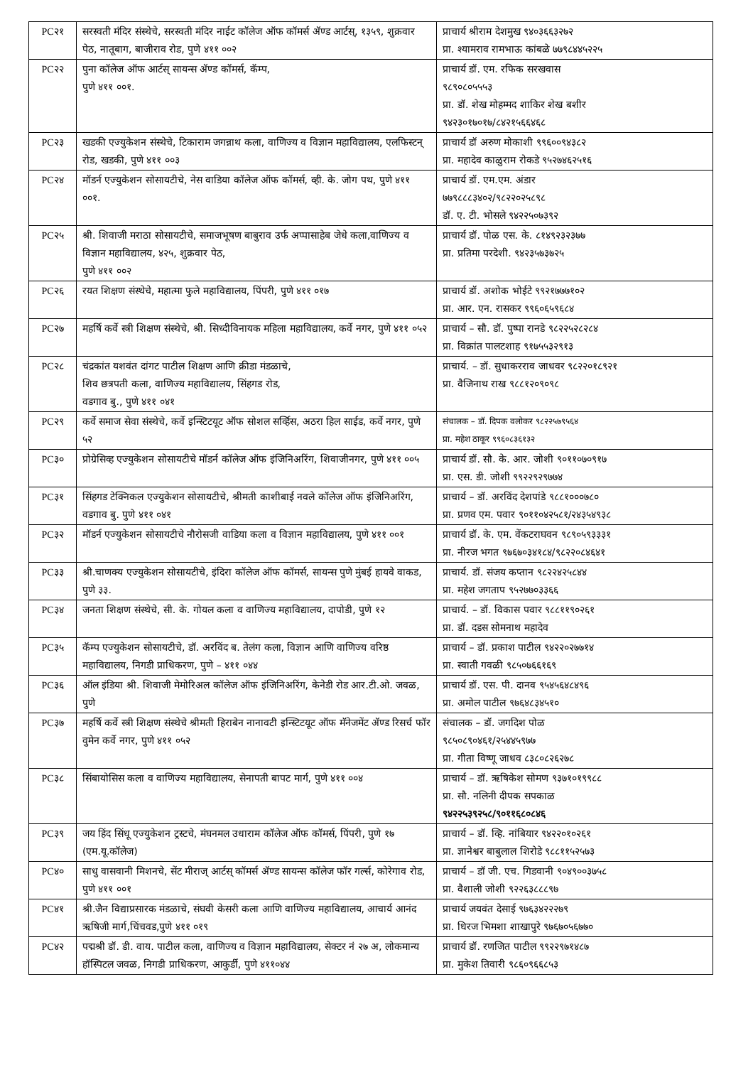| PC२१ | सरस्वती मंदिर संस्थेचे, सरस्वती मंदिर नाईट कॉलेज ऑफ कॉमर्स ॲण्ड आर्टस्, १३५९, शुक्रवार पेठ, नातूबाग, बाजीराव रोड, पुणे ४११ ००२ | प्राचार्य श्रीराम देशमुख ९४०३६६३२७२ प्रा. श्यामराव रामभाऊ कांबळे ७७९८४४५२२५ |
| PC२२ | पुना कॉलेज ऑफ आर्टस् सायन्स ॲण्ड कॉमर्स, कॅम्प, पुणे ४११ ००१. | प्राचार्य डॉ. एम. रफिक सरखवास ९८९०८०५५५३ प्रा. डॉ. शेख मोहम्मद शाकिर शेख बशीर ९४२३०१७०१७/८४२१५६६४६८ |
| PC२३ | खडकी एज्युकेशन संस्थेचे, टिकाराम जगन्नाथ कला, वाणिज्य व विज्ञान महाविद्यालय, एलफिस्टन् रोड, खडकी, पुणे ४११ ००३ | प्राचार्य डॉ अरुण मोकाशी ९९६००९४३८२ प्रा. महादेव काळुराम रोकडे ९५२७४६२५१६ |
| PC२४ | मॉडर्न एज्युकेशन सोसायटीचे, नेस वाडिया कॉलेज ऑफ कॉमर्स, व्ही. के. जोग पथ, पुणे ४११ ००१. | प्राचार्य डॉ. एम.एम. अंडार ७७९८८८३४०२/९८२२०२५८९८ डॉ. ए. टी. भोसले ९४२२५०७३९२ |
| PC२५ | श्री. शिवाजी मराठा सोसायटीचे, समाजभूषण बाबुराव उर्फ अप्पासाहेब जेधे कला,वाणिज्य व विज्ञान महाविद्यालय, ४२५, शुक्रवार पेठ, पुणे ४११ ००२ | प्राचार्य डॉ. पोळ एस. के. ८१४९२३२३७७ प्रा. प्रतिमा परदेशी. ९४२३५७३७२५ |
| PC२६ | रयत शिक्षण संस्थेचे, महात्मा फुले महाविद्यालय, पिंपरी, पुणे ४११ ०१७ | प्राचार्य डॉ. अशोक भोईटे ९९२१७७७१०२ प्रा. आर. एन. रासकर ९९६०६५९६८४ |
| PC२७ | महर्षि कर्वे स्त्री शिक्षण संस्थेचे, श्री. सिध्दीविनायक महिला महाविद्यालय, कर्वे नगर, पुणे ४११ ०५२ | प्राचार्य – सौ. डॉ. पुष्पा रानडे ९८२२५२८२८४ प्रा. विक्रांत पालटशाह ९१७५५३२९१३ |
| PC२८ | चंद्रकांत यशवंत दांगट पाटील शिक्षण आणि क्रीडा मंडळाचे, शिव छत्रपती कला, वाणिज्य महाविद्यालय, सिंहगड रोड, वडगाव बु., पुणे ४११ ०४१ | प्राचार्य. – डॉ. सुधाकरराव जाधवर ९८२२०१८९२१ प्रा. वैजिनाथ राख ९८८१२०९०९८ |
| PC२९ | कर्वे समाज सेवा संस्थेचे, कर्वे इन्स्टिटयूट ऑफ सोशल सर्व्हिस, अठरा हिल साईड, कर्वे नगर, पुणे ५२ | संचालक – डॉ. दिपक वलोकर ९८२२५७९५६४ प्रा. महेश ठाकूर ९९६०८३६१३२ |
| PC३० | प्रोग्रेसिव्ह एज्युकेशन सोसायटीचे मॉडर्न कॉलेज ऑफ इंजिनिअरिंग, शिवाजीनगर, पुणे ४११ ००५ | प्राचार्य डॉ. सौ. के. आर. जोशी ९०११०७०९१७ प्रा. एस. डी. जोशी ९९२२९२९७७४ |
| PC३१ | सिंहगड टेक्निकल एज्युकेशन सोसायटीचे, श्रीमती काशीबाई नवले कॉलेज ऑफ इंजिनिअरिंग, वडगाव बु. पुणे ४११ ०४१ | प्राचार्य – डॉ. अरविंद देशपांडे ९८८१०००७८० प्रा. प्रणव एम. पवार ९०११०४२५८१/२४३५४९३८ |
| PC३२ | मॉडर्न एज्युकेशन सोसायटीचे नौरोसजी वाडिया कला व विज्ञान महाविद्यालय, पुणे ४११ ००१ | प्राचार्य डॉ. के. एम. वेंकटराघवन ९८९०५९३३३१ प्रा. नीरज भगत ९७६७०३४१८४/९८२२०८४६४१ |
| PC३३ | श्री.चाणक्य एज्युकेशन सोसायटीचे, इंदिरा कॉलेज ऑफ कॉमर्स, सायन्स पुणे मुंबई हायवे वाकड, पुणे ३३. | प्राचार्य. डॉ. संजय कप्तान ९८२२४२५८४४ प्रा. महेश जगताप ९५२७७०३३६६ |
| PC३४ | जनता शिक्षण संस्थेचे, सी. के. गोयल कला व वाणिज्य महाविद्यालय, दापोडी, पुणे १२ | प्राचार्य. – डॉ. विकास पवार ९८८११९०२६१ प्रा. डॉ. दडस सोमनाथ महादेव |
| PC३५ | कॅम्प एज्युकेशन सोसायटीचे, डॉ. अरविंद ब. तेलंग कला, विज्ञान आणि वाणिज्य वरिष्ठ महाविद्यालय, निगडी प्राधिकरण, पुणे – ४११ ०४४ | प्राचार्य – डॉ. प्रकाश पाटील ९४२२०२७७१४ प्रा. स्वाती गवळी ९८५०७६६१६९ |
| PC३६ | ऑल इंडिया श्री. शिवाजी मेमोरिअल कॉलेज ऑफ इंजिनिअरिंग, केनेडी रोड आर.टी.ओ. जवळ, पुणे | प्राचार्य डॉ. एस. पी. दानव ९५४५६४८४९६ प्रा. अमोल पाटील ९७६४८३४५१० |
| PC३७ | महर्षि कर्वे स्त्री शिक्षण संस्थेचे श्रीमती हिराबेन नानावटी इन्स्टिटयूट ऑफ मॅनेजमेंट ॲण्ड रिसर्च फॉर वुमेन कर्वे नगर, पुणे ४११ ०५२ | संचालक – डॉ. जगदिश पोळ ९८५०८९०४६१/२५४४५९७७ प्रा. गीता विष्णू जाधव ८३८०८२६२७८ |
| PC३८ | सिंबायोसिस कला व वाणिज्य महाविद्यालय, सेनापती बापट मार्ग, पुणे ४११ ००४ | प्राचार्य – डॉ. ऋषिकेश सोमण ९३७१०१९९८८ प्रा. सौ. नलिनी दीपक सपकाळ ९४२२५३९२५८/९०११६८०८४६ |
| PC३९ | जय हिंद सिंधू एज्युकेशन ट्रस्टचे, मंघनमल उधाराम कॉलेज ऑफ कॉमर्स, पिंपरी, पुणे १७ (एम.यू.कॉलेज) | प्राचार्य – डॉ. व्हि. नांबियार ९४२२०१०२६१ प्रा. ज्ञानेश्वर बाबुलाल शिरोडे ९८८११५२५७३ |
| PC४० | साधु वासवानी मिशनचे, सेंट मीराज् आर्टस् कॉमर्स ॲण्ड सायन्स कॉलेज फॉर गर्ल्स, कोरेगाव रोड, पुणे ४११ ००१ | प्राचार्य – डॉ जी. एच. गिडवानी ९०४९००३७५८ प्रा. वैशाली जोशी ९२२६३८८८९७ |
| PC४१ | श्री.जैन विद्याप्रसारक मंडळाचे, संघवी केसरी कला आणि वाणिज्य महाविद्यालय, आचार्य आनंद ऋषिजी मार्ग,चिंचवड,पुणे ४११ ०१९ | प्राचार्य जयवंत देसाई ९७६३४२२२७९ प्रा. धिरज भिमशा शाखापुरे ९७६७०५६७७० |
| PC४२ | पद्मश्री डॉ. डी. वाय. पाटील कला, वाणिज्य व विज्ञान महाविद्यालय, सेक्टर नं २७ अ, लोकमान्य हॉस्पिटल जवळ, निगडी प्राधिकरण, आकुर्डी, पुणे ४११०४४ | प्राचार्य डॉ. रणजित पाटील ९९२२९७१४८७ प्रा. मुकेश तिवारी ९८६०९६६८५३ |